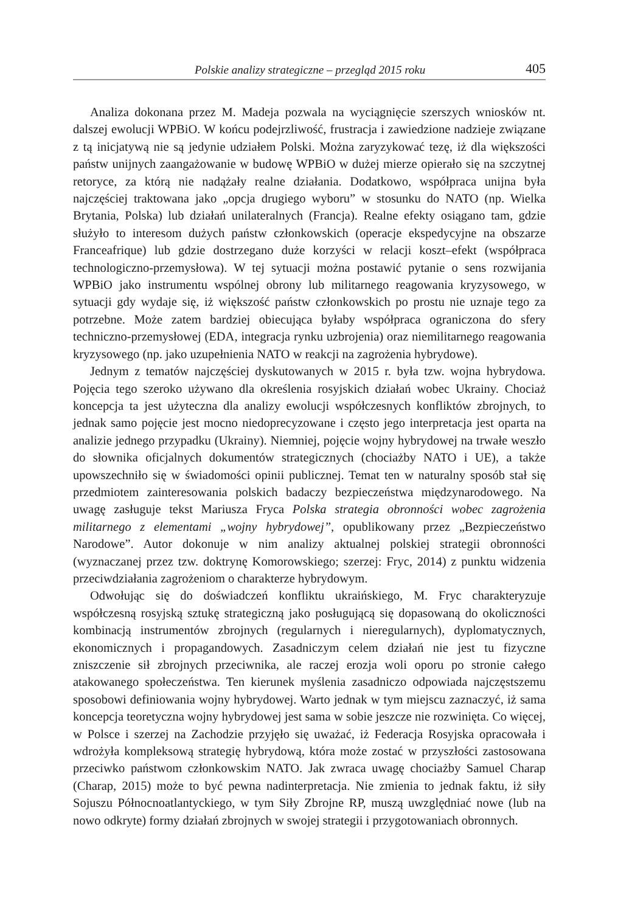Polskie analizy strategiczne – przegląd 2015 roku 405
Analiza dokonana przez M. Madeja pozwala na wyciągnięcie szerszych wniosków nt. dalszej ewolucji WPBiO. W końcu podejrzliwość, frustracja i zawiedzione nadzieje związane z tą inicjatywą nie są jedynie udziałem Polski. Można zaryzykować tezę, iż dla większości państw unijnych zaangażowanie w budowę WPBiO w dużej mierze opierało się na szczytnej retoryce, za którą nie nadążały realne działania. Dodatkowo, współpraca unijna była najczęściej traktowana jako „opcja drugiego wyboru” w stosunku do NATO (np. Wielka Brytania, Polska) lub działań unilateralnych (Francja). Realne efekty osiągano tam, gdzie służyło to interesom dużych państw członkowskich (operacje ekspedycyjne na obszarze Franceafrique) lub gdzie dostrzegano duże korzyści w relacji koszt–efekt (współpraca technologiczno-przemysłowa). W tej sytuacji można postawić pytanie o sens rozwijania WPBiO jako instrumentu wspólnej obrony lub militarnego reagowania kryzysowego, w sytuacji gdy wydaje się, iż większość państw członkowskich po prostu nie uznaje tego za potrzebne. Może zatem bardziej obiecująca byłaby współpraca ograniczona do sfery techniczno-przemysłowej (EDA, integracja rynku uzbrojenia) oraz niemilitarnego reagowania kryzysowego (np. jako uzupełnienia NATO w reakcji na zagrożenia hybrydowe).
Jednym z tematów najczęściej dyskutowanych w 2015 r. była tzw. wojna hybrydowa. Pojęcia tego szeroko używano dla określenia rosyjskich działań wobec Ukrainy. Chociaż koncepcja ta jest użyteczna dla analizy ewolucji współczesnych konfliktów zbrojnych, to jednak samo pojęcie jest mocno niedoprecyzowane i często jego interpretacja jest oparta na analizie jednego przypadku (Ukrainy). Niemniej, pojęcie wojny hybrydowej na trwałe weszło do słownika oficjalnych dokumentów strategicznych (chociażby NATO i UE), a także upowszechniło się w świadomości opinii publicznej. Temat ten w naturalny sposób stał się przedmiotem zainteresowania polskich badaczy bezpieczeństwa międzynarodowego. Na uwagę zasługuje tekst Mariusza Fryca Polska strategia obronności wobec zagrożenia militarnego z elementami „wojny hybrydowej”, opublikowany przez „Bezpieczeństwo Narodowe”. Autor dokonuje w nim analizy aktualnej polskiej strategii obronności (wyznaczanej przez tzw. doktrynę Komorowskiego; szerzej: Fryc, 2014) z punktu widzenia przeciwdziałania zagrożeniom o charakterze hybrydowym.
Odwołując się do doświadczeń konfliktu ukraińskiego, M. Fryc charakteryzuje współczesną rosyjską sztukę strategiczną jako posługującą się dopasowaną do okoliczności kombinacją instrumentów zbrojnych (regularnych i nieregularnych), dyplomatycznych, ekonomicznych i propagandowych. Zasadniczym celem działań nie jest tu fizyczne zniszczenie sił zbrojnych przeciwnika, ale raczej erozja woli oporu po stronie całego atakowanego społeczeństwa. Ten kierunek myślenia zasadniczo odpowiada najczęstszemu sposobowi definiowania wojny hybrydowej. Warto jednak w tym miejscu zaznaczyć, iż sama koncepcja teoretyczna wojny hybrydowej jest sama w sobie jeszcze nie rozwinięta. Co więcej, w Polsce i szerzej na Zachodzie przyjęło się uważać, iż Federacja Rosyjska opracowała i wdrożyła kompleksową strategię hybrydową, która może zostać w przyszłości zastosowana przeciwko państwom członkowskim NATO. Jak zwraca uwagę chociażby Samuel Charap (Charap, 2015) może to być pewna nadinterpretacja. Nie zmienia to jednak faktu, iż siły Sojuszu Północnoatlantyckiego, w tym Siły Zbrojne RP, muszą uwzględniać nowe (lub na nowo odkryte) formy działań zbrojnych w swojej strategii i przygotowaniach obronnych.